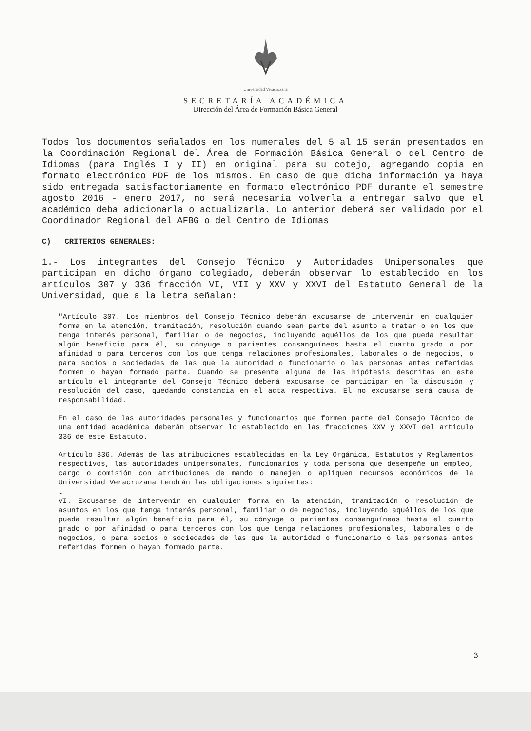Universidad Veracruzana
SECRETARÍA ACADÉMICA
Dirección del Área de Formación Básica General
Todos los documentos señalados en los numerales del 5 al 15 serán presentados en la Coordinación Regional del Área de Formación Básica General o del Centro de Idiomas (para Inglés I y II) en original para su cotejo, agregando copia en formato electrónico PDF de los mismos. En caso de que dicha información ya haya sido entregada satisfactoriamente en formato electrónico PDF durante el semestre agosto 2016 - enero 2017, no será necesaria volverla a entregar salvo que el académico deba adicionarla o actualizarla. Lo anterior deberá ser validado por el Coordinador Regional del AFBG o del Centro de Idiomas
C) CRITERIOS GENERALES:
1.- Los integrantes del Consejo Técnico y Autoridades Unipersonales que participan en dicho órgano colegiado, deberán observar lo establecido en los artículos 307 y 336 fracción VI, VII y XXV y XXVI del Estatuto General de la Universidad, que a la letra señalan:
"Artículo 307. Los miembros del Consejo Técnico deberán excusarse de intervenir en cualquier forma en la atención, tramitación, resolución cuando sean parte del asunto a tratar o en los que tenga interés personal, familiar o de negocios, incluyendo aquéllos de los que pueda resultar algún beneficio para él, su cónyuge o parientes consanguíneos hasta el cuarto grado o por afinidad o para terceros con los que tenga relaciones profesionales, laborales o de negocios, o para socios o sociedades de las que la autoridad o funcionario o las personas antes referidas formen o hayan formado parte. Cuando se presente alguna de las hipótesis descritas en este artículo el integrante del Consejo Técnico deberá excusarse de participar en la discusión y resolución del caso, quedando constancia en el acta respectiva. El no excusarse será causa de responsabilidad.
En el caso de las autoridades personales y funcionarios que formen parte del Consejo Técnico de una entidad académica deberán observar lo establecido en las fracciones XXV y XXVI del artículo 336 de este Estatuto.
Artículo 336. Además de las atribuciones establecidas en la Ley Orgánica, Estatutos y Reglamentos respectivos, las autoridades unipersonales, funcionarios y toda persona que desempeñe un empleo, cargo o comisión con atribuciones de mando o manejen o apliquen recursos económicos de la Universidad Veracruzana tendrán las obligaciones siguientes:
…
VI. Excusarse de intervenir en cualquier forma en la atención, tramitación o resolución de asuntos en los que tenga interés personal, familiar o de negocios, incluyendo aquéllos de los que pueda resultar algún beneficio para él, su cónyuge o parientes consanguíneos hasta el cuarto grado o por afinidad o para terceros con los que tenga relaciones profesionales, laborales o de negocios, o para socios o sociedades de las que la autoridad o funcionario o las personas antes referidas formen o hayan formado parte.
3